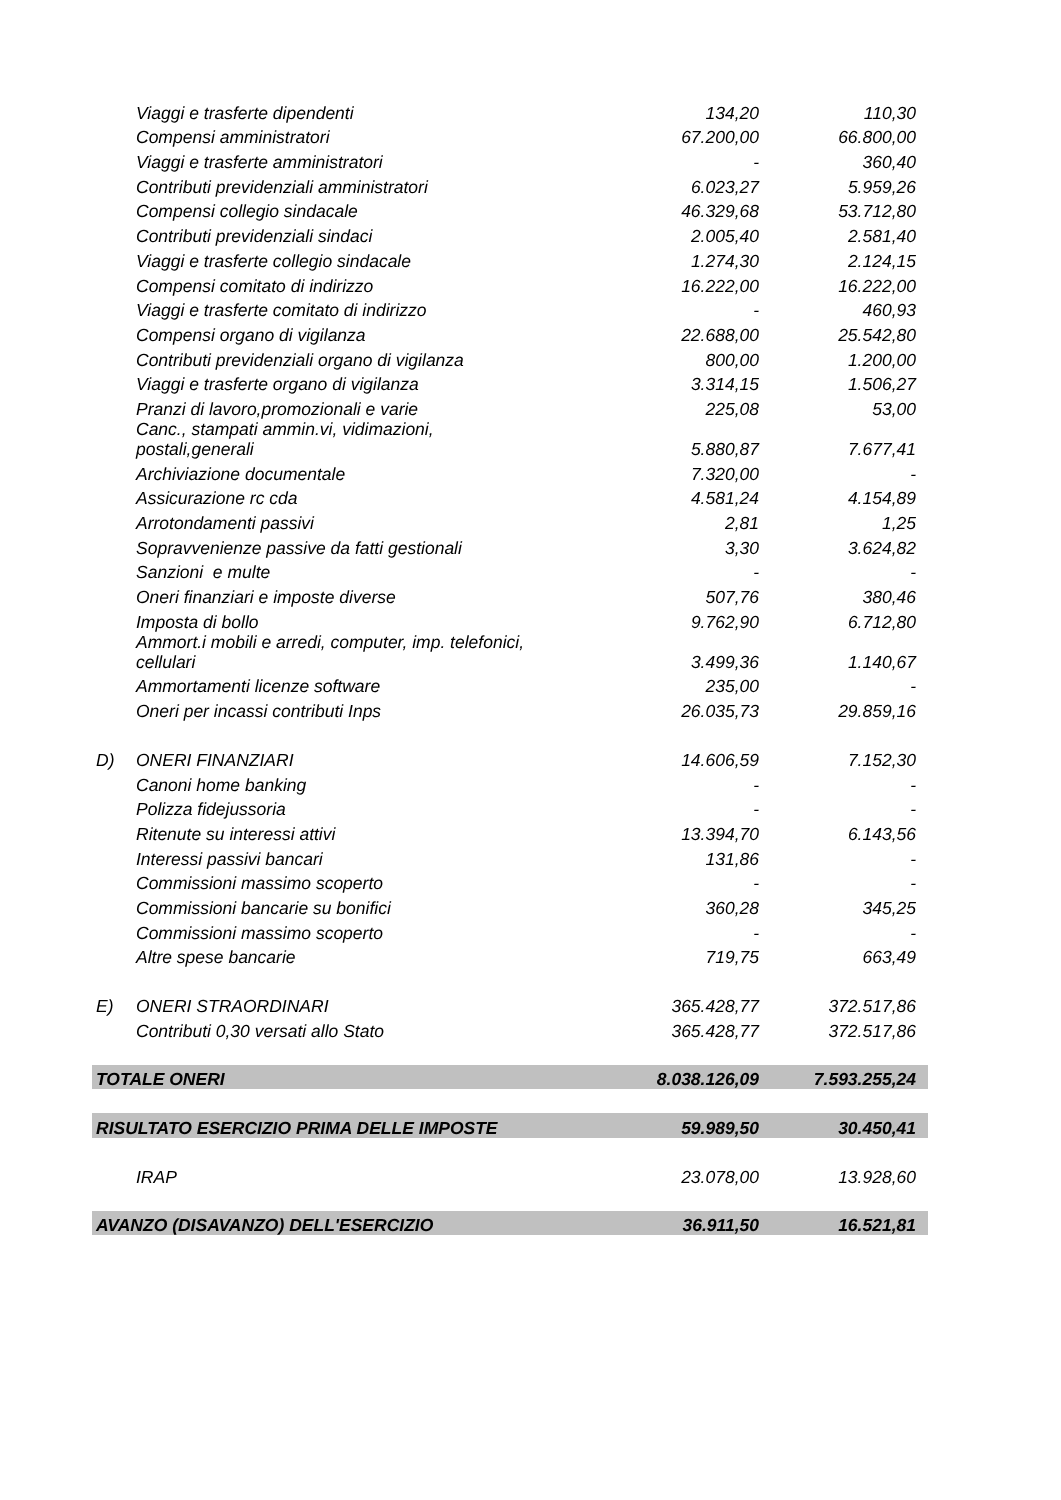| | Viaggi e trasferte dipendenti | 134,20 | 110,30 |
| | Compensi amministratori | 67.200,00 | 66.800,00 |
| | Viaggi e trasferte amministratori | - | 360,40 |
| | Contributi previdenziali amministratori | 6.023,27 | 5.959,26 |
| | Compensi collegio sindacale | 46.329,68 | 53.712,80 |
| | Contributi previdenziali sindaci | 2.005,40 | 2.581,40 |
| | Viaggi e trasferte collegio sindacale | 1.274,30 | 2.124,15 |
| | Compensi comitato di indirizzo | 16.222,00 | 16.222,00 |
| | Viaggi e trasferte comitato di indirizzo | - | 460,93 |
| | Compensi organo di vigilanza | 22.688,00 | 25.542,80 |
| | Contributi previdenziali organo di vigilanza | 800,00 | 1.200,00 |
| | Viaggi e trasferte organo di vigilanza | 3.314,15 | 1.506,27 |
| | Pranzi di lavoro,promozionali e varie | 225,08 | 53,00 |
| | Canc., stampati ammin.vi, vidimazioni, postali,generali | 5.880,87 | 7.677,41 |
| | Archiviazione documentale | 7.320,00 | - |
| | Assicurazione rc cda | 4.581,24 | 4.154,89 |
| | Arrotondamenti passivi | 2,81 | 1,25 |
| | Sopravvenienze passive da fatti gestionali | 3,30 | 3.624,82 |
| | Sanzioni e multe | - | - |
| | Oneri finanziari e imposte diverse | 507,76 | 380,46 |
| | Imposta di bollo | 9.762,90 | 6.712,80 |
| | Ammort.i mobili e arredi, computer, imp. telefonici, cellulari | 3.499,36 | 1.140,67 |
| | Ammortamenti licenze software | 235,00 | - |
| | Oneri per incassi contributi Inps | 26.035,73 | 29.859,16 |
| D) | ONERI FINANZIARI | 14.606,59 | 7.152,30 |
| | Canoni home banking | - | - |
| | Polizza fidejussoria | - | - |
| | Ritenute su interessi attivi | 13.394,70 | 6.143,56 |
| | Interessi passivi bancari | 131,86 | - |
| | Commissioni massimo scoperto | - | - |
| | Commissioni bancarie su bonifici | 360,28 | 345,25 |
| | Commissioni massimo scoperto | - | - |
| | Altre spese bancarie | 719,75 | 663,49 |
| E) | ONERI STRAORDINARI | 365.428,77 | 372.517,86 |
| | Contributi 0,30 versati allo Stato | 365.428,77 | 372.517,86 |
| TOTALE ONERI | | 8.038.126,09 | 7.593.255,24 |
| RISULTATO ESERCIZIO PRIMA DELLE IMPOSTE | | 59.989,50 | 30.450,41 |
| | IRAP | 23.078,00 | 13.928,60 |
| AVANZO (DISAVANZO) DELL'ESERCIZIO | | 36.911,50 | 16.521,81 |